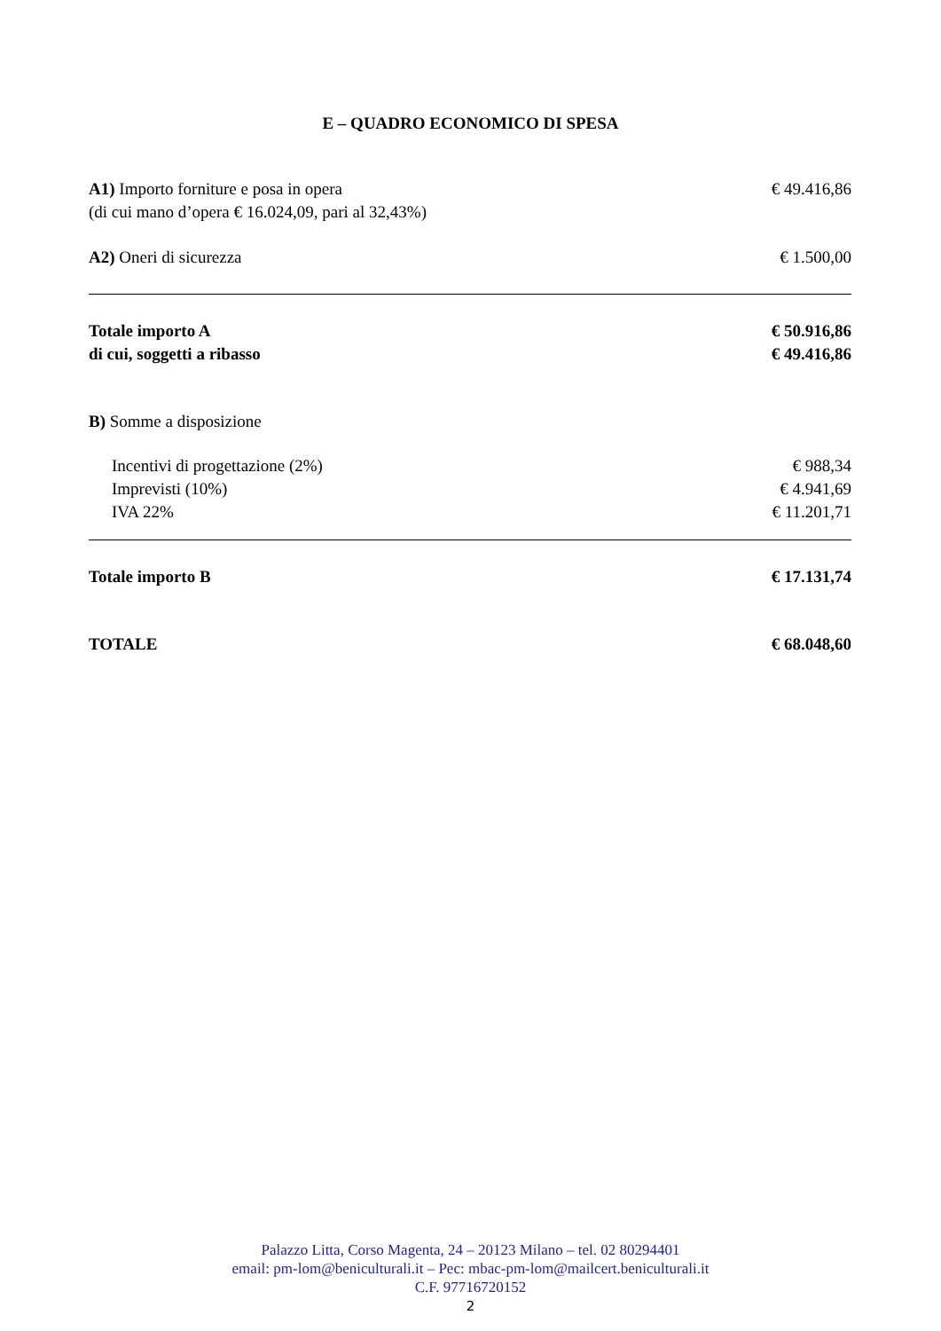E – QUADRO ECONOMICO DI SPESA
| A1) Importo forniture e posa in opera (di cui mano d’opera € 16.024,09, pari al 32,43%) | € 49.416,86 |
| A2) Oneri di sicurezza | € 1.500,00 |
| Totale importo A di cui, soggetti a ribasso | € 50.916,86 € 49.416,86 |
| B) Somme a disposizione | |
| Incentivi di progettazione (2%) | € 988,34 |
| Imprevisti (10%) | € 4.941,69 |
| IVA 22% | € 11.201,71 |
| Totale importo B | € 17.131,74 |
| TOTALE | € 68.048,60 |
Palazzo Litta, Corso Magenta, 24 – 20123 Milano – tel. 02 80294401
email: pm-lom@beniculturali.it – Pec: mbac-pm-lom@mailcert.beniculturali.it
C.F. 97716720152
2